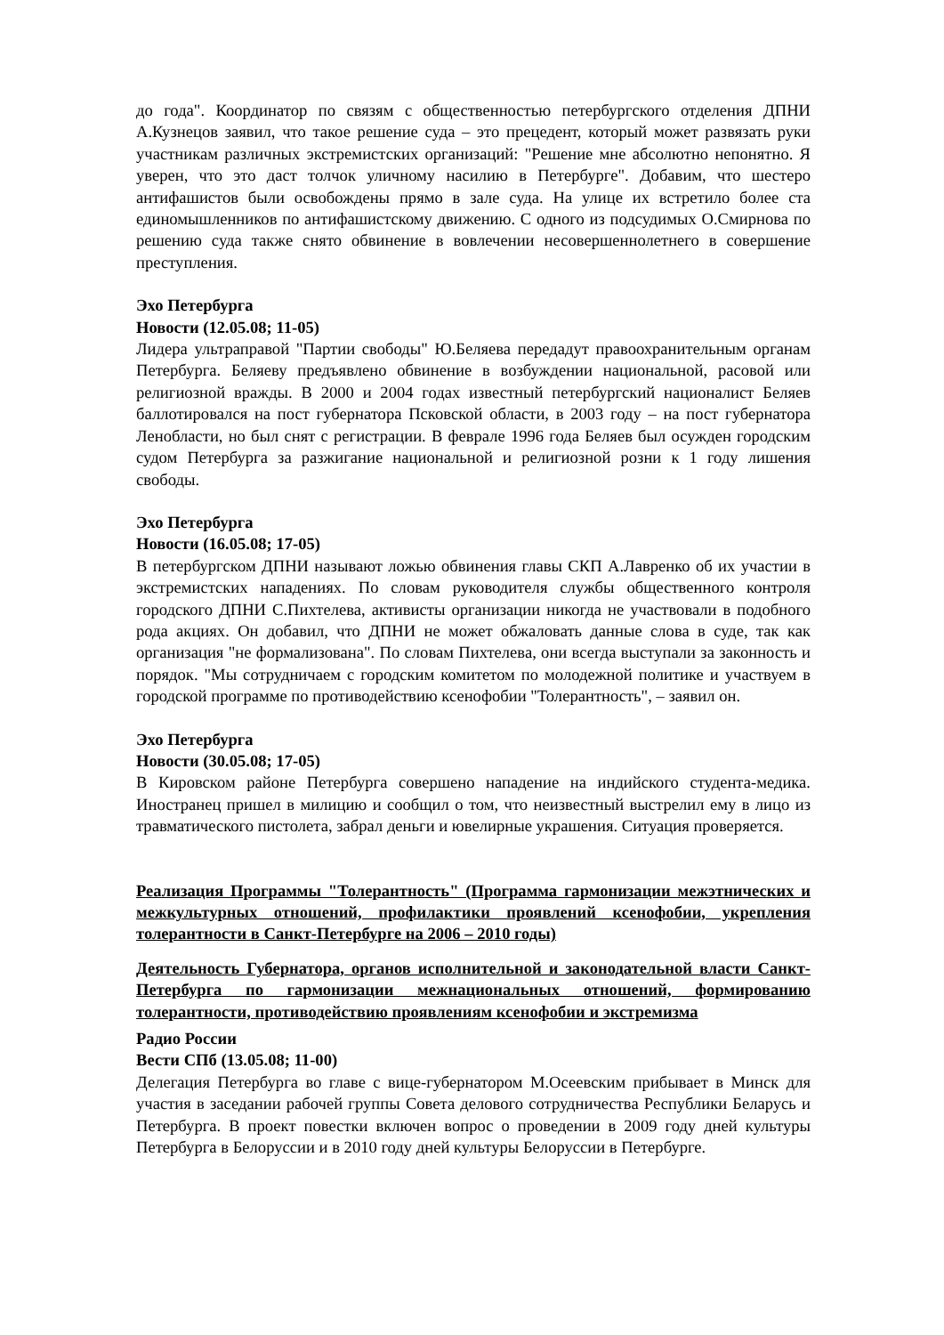до года". Координатор по связям с общественностью петербургского отделения ДПНИ А.Кузнецов заявил, что такое решение суда – это прецедент, который может развязать руки участникам различных экстремистских организаций: "Решение мне абсолютно непонятно. Я уверен, что это даст толчок уличному насилию в Петербурге". Добавим, что шестеро антифашистов были освобождены прямо в зале суда. На улице их встретило более ста единомышленников по антифашистскому движению. С одного из подсудимых О.Смирнова по решению суда также снято обвинение в вовлечении несовершеннолетнего в совершение преступления.
Эхо Петербурга
Новости (12.05.08; 11-05)
Лидера ультраправой "Партии свободы" Ю.Беляева передадут правоохранительным органам Петербурга. Беляеву предъявлено обвинение в возбуждении национальной, расовой или религиозной вражды. В 2000 и 2004 годах известный петербургский националист Беляев баллотировался на пост губернатора Псковской области, в 2003 году – на пост губернатора Ленобласти, но был снят с регистрации. В феврале 1996 года Беляев был осужден городским судом Петербурга за разжигание национальной и религиозной розни к 1 году лишения свободы.
Эхо Петербурга
Новости (16.05.08; 17-05)
В петербургском ДПНИ называют ложью обвинения главы СКП А.Лавренко об их участии в экстремистских нападениях. По словам руководителя службы общественного контроля городского ДПНИ С.Пихтелева, активисты организации никогда не участвовали в подобного рода акциях. Он добавил, что ДПНИ не может обжаловать данные слова в суде, так как организация "не формализована". По словам Пихтелева, они всегда выступали за законность и порядок. "Мы сотрудничаем с городским комитетом по молодежной политике и участвуем в городской программе по противодействию ксенофобии "Толерантность", – заявил он.
Эхо Петербурга
Новости (30.05.08; 17-05)
В Кировском районе Петербурга совершено нападение на индийского студента-медика. Иностранец пришел в милицию и сообщил о том, что неизвестный выстрелил ему в лицо из травматического пистолета, забрал деньги и ювелирные украшения. Ситуация проверяется.
Реализация Программы "Толерантность" (Программа гармонизации межэтнических и межкультурных отношений, профилактики проявлений ксенофобии, укрепления толерантности в Санкт-Петербурге на 2006 – 2010 годы)
Деятельность Губернатора, органов исполнительной и законодательной власти Санкт-Петербурга по гармонизации межнациональных отношений, формированию толерантности, противодействию проявлениям ксенофобии и экстремизма
Радио России
Вести СПб (13.05.08; 11-00)
Делегация Петербурга во главе с вице-губернатором М.Осеевским прибывает в Минск для участия в заседании рабочей группы Совета делового сотрудничества Республики Беларусь и Петербурга. В проект повестки включен вопрос о проведении в 2009 году дней культуры Петербурга в Белоруссии и в 2010 году дней культуры Белоруссии в Петербурге.